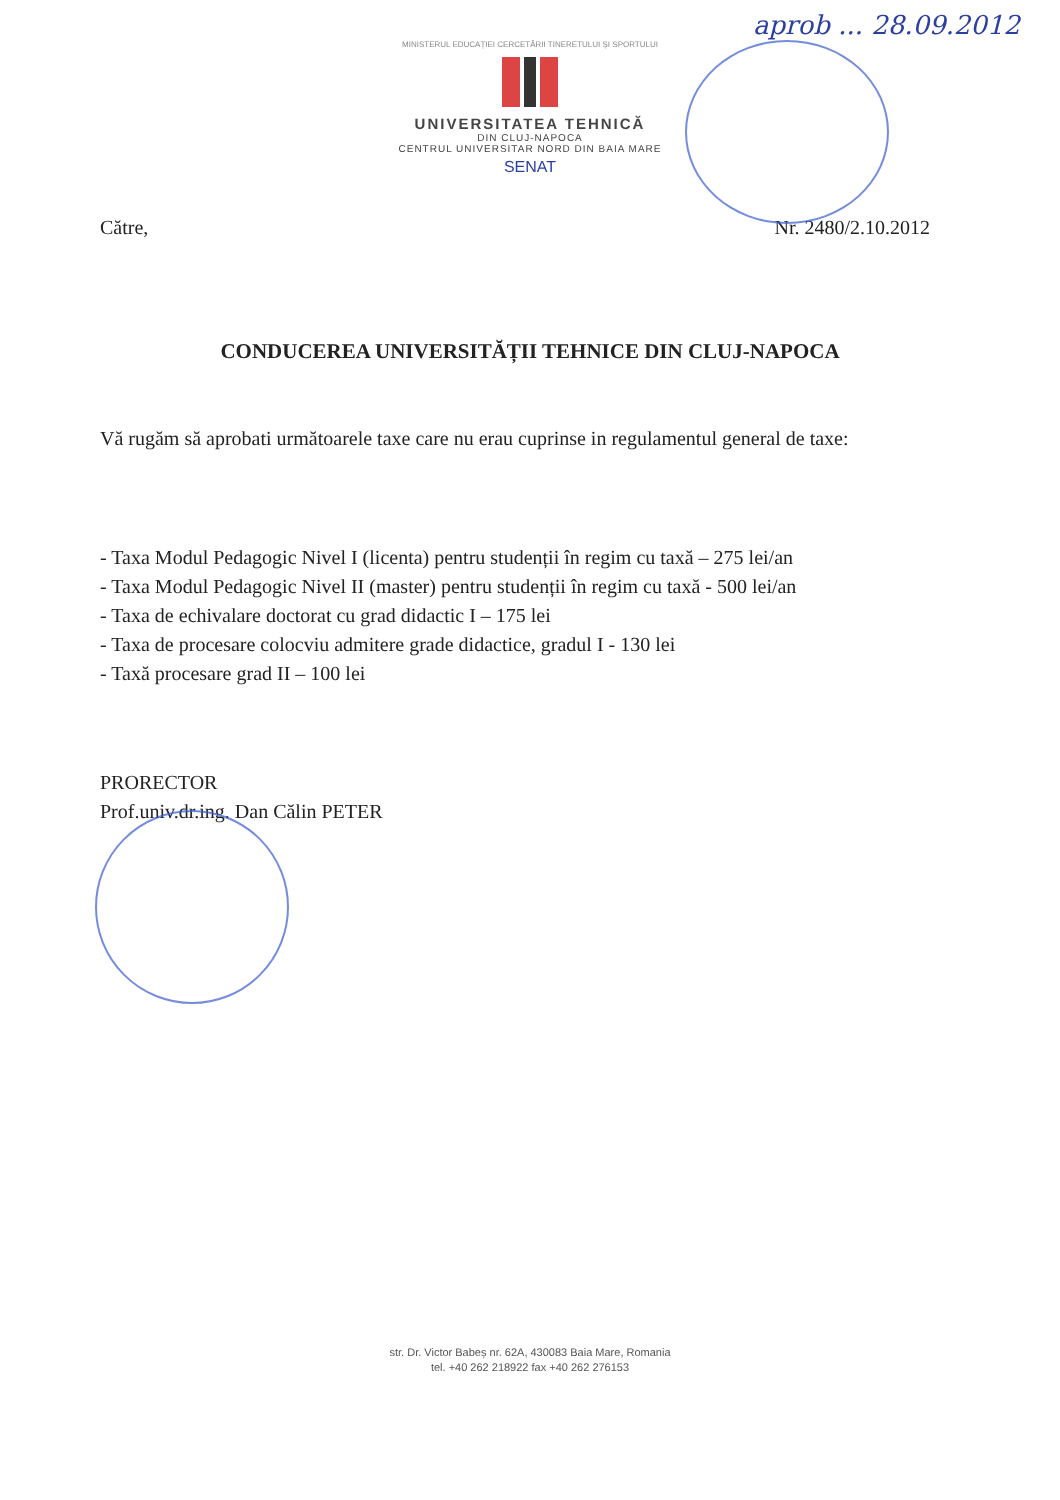aprob ... 28.09.2012
MINISTERUL EDUCAȚIEI CERCETĂRII TINERETULUI ȘI SPORTULUI
UNIVERSITATEA TEHNICĂ
DIN CLUJ-NAPOCA
CENTRUL UNIVERSITAR NORD DIN BAIA MARE
SENAT
Către, Nr. 2480/2.10.2012
CONDUCEREA UNIVERSITĂȚII TEHNICE DIN CLUJ-NAPOCA
Vă rugăm să aprobati următoarele taxe care nu erau cuprinse in regulamentul general de taxe:
- Taxa Modul Pedagogic Nivel I (licenta) pentru studenții în regim cu taxă – 275 lei/an
- Taxa Modul Pedagogic Nivel II (master) pentru studenții în regim cu taxă - 500 lei/an
- Taxa de echivalare doctorat cu grad didactic I – 175 lei
- Taxa de procesare colocviu admitere grade didactice, gradul I - 130 lei
- Taxă procesare grad II – 100 lei
PRORECTOR
Prof.univ.dr.ing. Dan Călin PETER
str. Dr. Victor Babeș nr. 62A, 430083 Baia Mare, Romania
tel. +40 262 218922 fax +40 262 276153